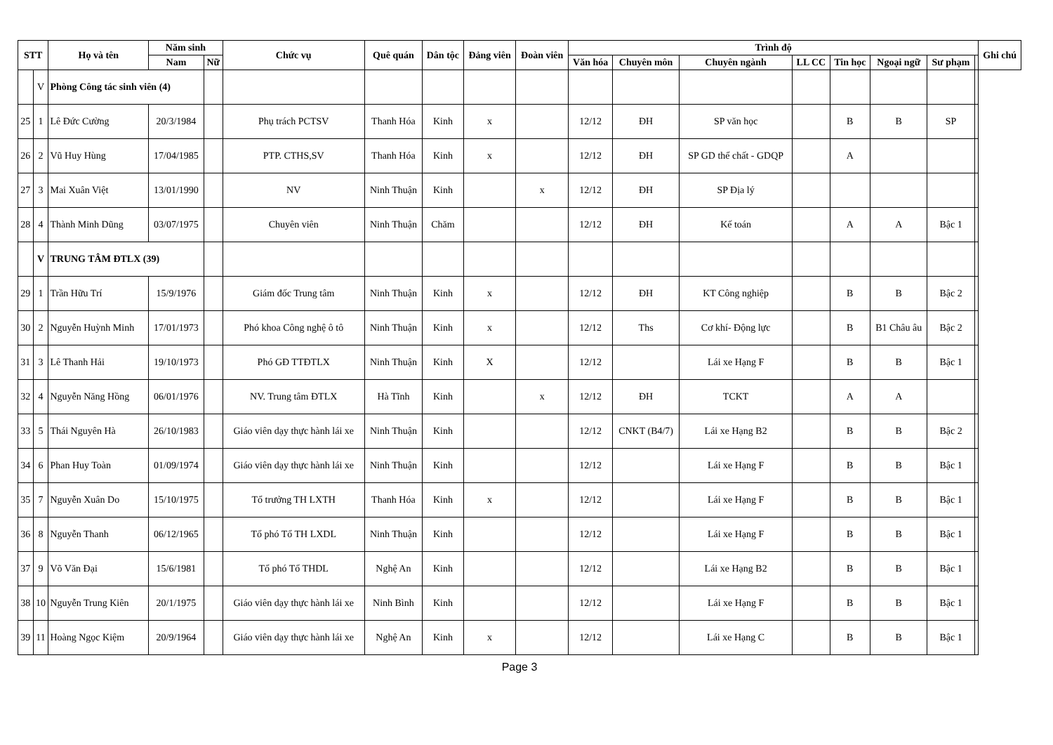| STT | | Họ và tên | Năm sinh | | Chức vụ | Quê quán | Dân tộc | Đảng viên | Đoàn viên | Trình độ | | | | | | | | Ghi chú |
| --- | --- | --- | --- | --- | --- | --- | --- | --- | --- | --- | --- | --- | --- | --- | --- | --- | --- | --- |
| | | | Nam | Nữ | | | | | | Văn hóa | Chuyên môn | Chuyên ngành | LL CC | Tin học | Ngoại ngữ | Sư phạm | | |
| | V | Phòng Công tác sinh viên (4) | | | | | | | | | | | | | | | | |
| 25 | 1 | Lê Đức Cường | 20/3/1984 | | Phụ trách PCTSV | Thanh Hóa | Kinh | x | | 12/12 | ĐH | SP văn học | | B | B | SP | | |
| 26 | 2 | Vũ Huy Hùng | 17/04/1985 | | PTP. CTHS,SV | Thanh Hóa | Kinh | x | | 12/12 | ĐH | SP GD thể chất - GDQP | | A | | | | |
| 27 | 3 | Mai Xuân Việt | 13/01/1990 | | NV | Ninh Thuận | Kinh | | x | 12/12 | ĐH | SP Địa lý | | | | | | |
| 28 | 4 | Thành Minh Dũng | 03/07/1975 | | Chuyên viên | Ninh Thuận | Chăm | | | 12/12 | ĐH | Kế toán | | A | A | Bậc 1 | | |
| | V | TRUNG TÂM ĐTLX (39) | | | | | | | | | | | | | | | | |
| 29 | 1 | Trần Hữu Trí | 15/9/1976 | | Giám đốc Trung tâm | Ninh Thuận | Kinh | x | | 12/12 | ĐH | KT Công nghiệp | | B | B | Bậc 2 | | |
| 30 | 2 | Nguyễn Huỳnh Minh | 17/01/1973 | | Phó khoa Công nghệ ô tô | Ninh Thuận | Kinh | x | | 12/12 | Ths | Cơ khí- Động lực | | B | B1 Châu âu | Bậc 2 | | |
| 31 | 3 | Lê Thanh Hải | 19/10/1973 | | Phó GĐ TTĐTLX | Ninh Thuận | Kinh | X | | 12/12 | | Lái xe Hạng F | | B | B | Bậc 1 | | |
| 32 | 4 | Nguyễn Năng Hồng | 06/01/1976 | | NV. Trung tâm ĐTLX | Hà Tĩnh | Kinh | | x | 12/12 | ĐH | TCKT | | A | A | | | |
| 33 | 5 | Thái Nguyên Hà | 26/10/1983 | | Giáo viên dạy thực hành lái xe | Ninh Thuận | Kinh | | | 12/12 | CNKT (B4/7) | Lái xe Hạng B2 | | B | B | Bậc 2 | | |
| 34 | 6 | Phan Huy Toàn | 01/09/1974 | | Giáo viên dạy thực hành lái xe | Ninh Thuận | Kinh | | | 12/12 | | Lái xe Hạng F | | B | B | Bậc 1 | | |
| 35 | 7 | Nguyễn Xuân Do | 15/10/1975 | | Tổ trưởng TH LXTH | Thanh Hóa | Kinh | x | | 12/12 | | Lái xe Hạng F | | B | B | Bậc 1 | | |
| 36 | 8 | Nguyễn Thanh | 06/12/1965 | | Tổ phó Tổ TH LXDL | Ninh Thuận | Kinh | | | 12/12 | | Lái xe Hạng F | | B | B | Bậc 1 | | |
| 37 | 9 | Võ Văn Đại | 15/6/1981 | | Tổ phó Tổ THDL | Nghệ An | Kinh | | | 12/12 | | Lái xe Hạng B2 | | B | B | Bậc 1 | | |
| 38 | 10 | Nguyễn Trung Kiên | 20/1/1975 | | Giáo viên dạy thực hành lái xe | Ninh Bình | Kinh | | | 12/12 | | Lái xe Hạng F | | B | B | Bậc 1 | | |
| 39 | 11 | Hoàng Ngọc Kiệm | 20/9/1964 | | Giáo viên dạy thực hành lái xe | Nghệ An | Kinh | x | | 12/12 | | Lái xe Hạng C | | B | B | Bậc 1 | | |
Page 3